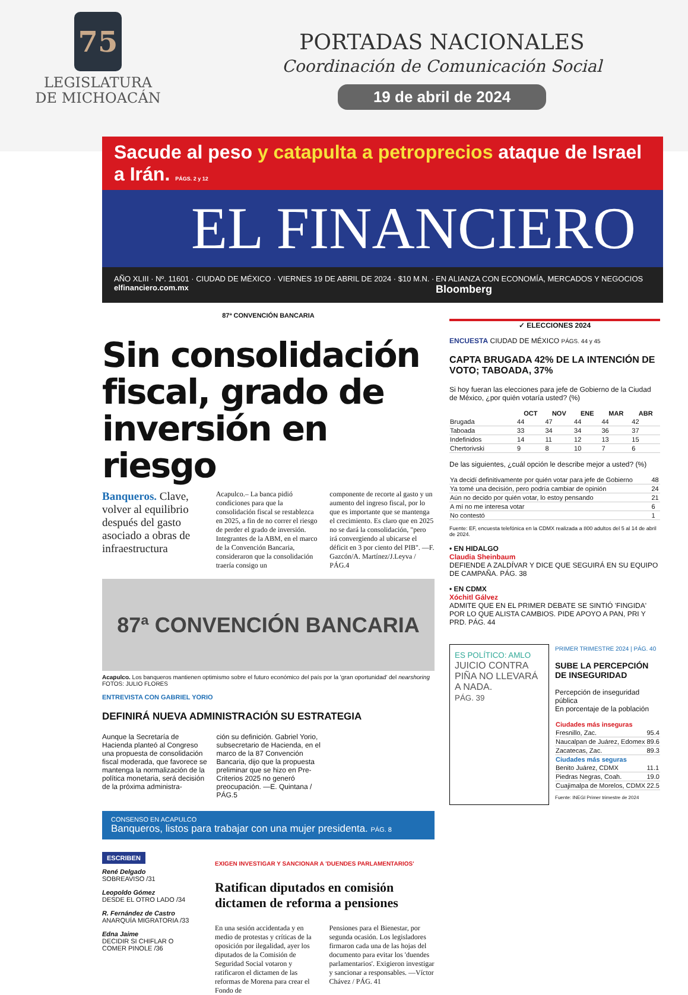75
LEGISLATURA
DE MICHOACÁN
PORTADAS NACIONALES
Coordinación de Comunicación Social
19 de abril de 2024
Sacude al peso y catapulta a petroprecios ataque de Israel a Irán. PÁGS. 2 y 12
EL FINANCIERO
AÑO XLIII · Nº. 11601 · CIUDAD DE MÉXICO · VIERNES 19 DE ABRIL DE 2024 · $10 M.N. · elfinanciero.com.mx EN ALIANZA CON ECONOMÍA, MERCADOS Y NEGOCIOS Bloomberg
87ª CONVENCIÓN BANCARIA
Sin consolidación fiscal, grado de inversión en riesgo
Banqueros. Clave, volver al equilibrio después del gasto asociado a obras de infraestructura
Acapulco.– La banca pidió condiciones para que la consolidación fiscal se restablezca en 2025, a fin de no correr el riesgo de perder el grado de inversión. Integrantes de la ABM, en el marco de la Convención Bancaria, consideraron que la consolidación traería consigo un
componente de recorte al gasto y un aumento del ingreso fiscal, por lo que es importante que se mantenga el crecimiento. Es claro que en 2025 no se dará la consolidación, "pero irá convergiendo al ubicarse el déficit en 3 por ciento del PIB". —F. Gazcón/A. Martínez/J.Leyva / PÁG.4
87ª CONVENCIÓN BANCARIA
Acapulco. Los banqueros mantienen optimismo sobre el futuro económico del país por la 'gran oportunidad' del nearshoring FOTOS: JULIO FLORES
ENTREVISTA CON GABRIEL YORIO
DEFINIRÁ NUEVA ADMINISTRACIÓN SU ESTRATEGIA
Aunque la Secretaría de Hacienda planteó al Congreso una propuesta de consolidación fiscal moderada, que favorece se mantenga la normalización de la política monetaria, será decisión de la próxima administra-
ción su definición. Gabriel Yorio, subsecretario de Hacienda, en el marco de la 87 Convención Bancaria, dijo que la propuesta preliminar que se hizo en Pre-Criterios 2025 no generó preocupación. —E. Quintana / PÁG.5
CONSENSO EN ACAPULCO
Banqueros, listos para trabajar con una mujer presidenta. PÁG. 8
ESCRIBEN
René Delgado
SOBREAVISO /31
Leopoldo Gómez
DESDE EL OTRO LADO /34
R. Fernández de Castro
ANARQUÍA MIGRATORIA /33
Edna Jaime
DECIDIR SI CHIFLAR O COMER PINOLE /36
EXIGEN INVESTIGAR Y SANCIONAR A 'DUENDES PARLAMENTARIOS'
Ratifican diputados en comisión dictamen de reforma a pensiones
En una sesión accidentada y en medio de protestas y críticas de la oposición por ilegalidad, ayer los diputados de la Comisión de Seguridad Social votaron y ratificaron el dictamen de las reformas de Morena para crear el Fondo de
Pensiones para el Bienestar, por segunda ocasión. Los legisladores firmaron cada una de las hojas del documento para evitar los 'duendes parlamentarios'. Exigieron investigar y sancionar a responsables. —Víctor Chávez / PÁG. 41
✓ ELECCIONES 2024
ENCUESTA CIUDAD DE MÉXICO PÁGS. 44 y 45
CAPTA BRUGADA 42% DE LA INTENCIÓN DE VOTO; TABOADA, 37%
Si hoy fueran las elecciones para jefe de Gobierno de la Ciudad de México, ¿por quién votaría usted? (%)
| | OCT | NOV | ENE | MAR | ABR |
| --- | --- | --- | --- | --- | --- |
| Brugada | 44 | 47 | 44 | 44 | 42 |
| Taboada | 33 | 34 | 34 | 36 | 37 |
| Indefinidos | 14 | 11 | 12 | 13 | 15 |
| Chertorivski | 9 | 8 | 10 | 7 | 6 |
De las siguientes, ¿cuál opción le describe mejor a usted? (%)
| Ya decidí definitivamente por quién votar para jefe de Gobierno | 48 |
| Ya tomé una decisión, pero podría cambiar de opinión | 24 |
| Aún no decido por quién votar, lo estoy pensando | 21 |
| A mí no me interesa votar | 6 |
| No contestó | 1 |
Fuente: EF, encuesta telefónica en la CDMX realizada a 800 adultos del 5 al 14 de abril de 2024.
• EN HIDALGO
Claudia Sheinbaum
DEFIENDE A ZALDÍVAR Y DICE QUE SEGUIRÁ EN SU EQUIPO DE CAMPAÑA. PÁG. 38
• EN CDMX
Xóchitl Gálvez
ADMITE QUE EN EL PRIMER DEBATE SE SINTIÓ 'FINGIDA' POR LO QUE ALISTA CAMBIOS. PIDE APOYO A PAN, PRI Y PRD. PÁG. 44
ES POLÍTICO: AMLO
JUICIO CONTRA PIÑA NO LLEVARÁ A NADA.
PÁG. 39
PRIMER TRIMESTRE 2024 | PÁG. 40
SUBE LA PERCEPCIÓN DE INSEGURIDAD
Percepción de inseguridad pública
En porcentaje de la población
| Ciudades más inseguras | |
| --- | --- |
| Fresnillo, Zac. | 95.4 |
| Naucalpan de Juárez, Edomex | 89.6 |
| Zacatecas, Zac. | 89.3 |
| Ciudades más seguras | |
| Benito Juárez, CDMX | 11.1 |
| Piedras Negras, Coah. | 19.0 |
| Cuajimalpa de Morelos, CDMX | 22.5 |
Fuente: INEGI Primer trimestre de 2024